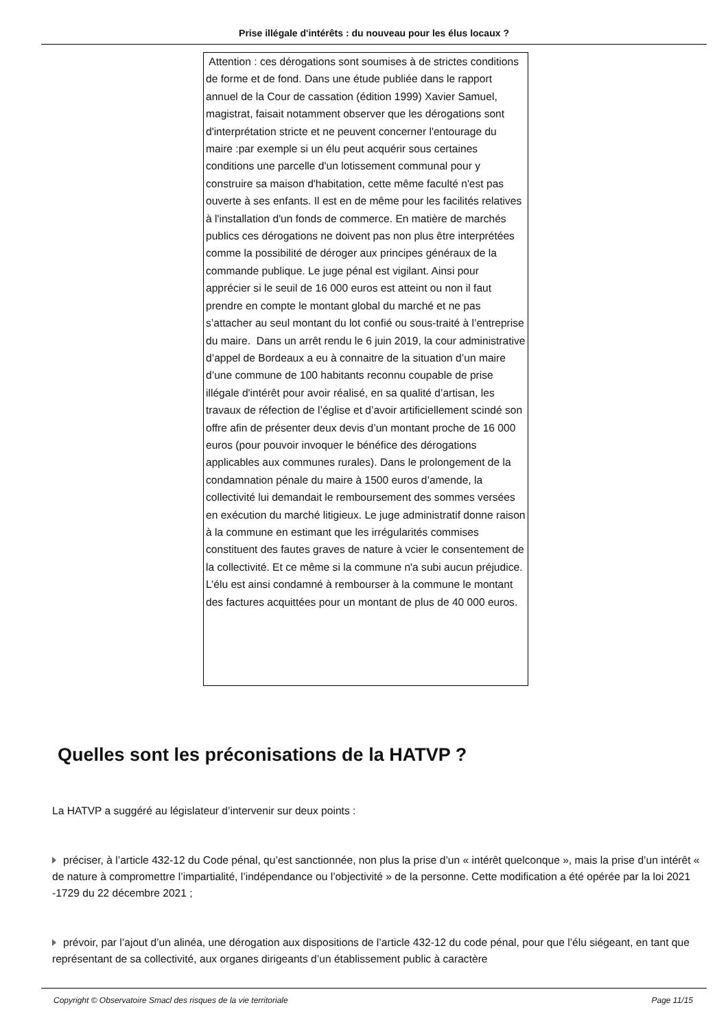Prise illégale d'intérêts : du nouveau pour les élus locaux ?
Attention : ces dérogations sont soumises à de strictes conditions de forme et de fond. Dans une étude publiée dans le rapport annuel de la Cour de cassation (édition 1999) Xavier Samuel, magistrat, faisait notamment observer que les dérogations sont d'interprétation stricte et ne peuvent concerner l'entourage du maire :par exemple si un élu peut acquérir sous certaines conditions une parcelle d'un lotissement communal pour y construire sa maison d'habitation, cette même faculté n'est pas ouverte à ses enfants. Il est en de même pour les facilités relatives à l'installation d'un fonds de commerce. En matière de marchés publics ces dérogations ne doivent pas non plus être interprétées comme la possibilité de déroger aux principes généraux de la commande publique. Le juge pénal est vigilant. Ainsi pour apprécier si le seuil de 16 000 euros est atteint ou non il faut prendre en compte le montant global du marché et ne pas s’attacher au seul montant du lot confié ou sous-traité à l’entreprise du maire. Dans un arrêt rendu le 6 juin 2019, la cour administrative d’appel de Bordeaux a eu à connaitre de la situation d’un maire d’une commune de 100 habitants reconnu coupable de prise illégale d'intérêt pour avoir réalisé, en sa qualité d’artisan, les travaux de réfection de l’église et d’avoir artificiellement scindé son offre afin de présenter deux devis d’un montant proche de 16 000 euros (pour pouvoir invoquer le bénéfice des dérogations applicables aux communes rurales). Dans le prolongement de la condamnation pénale du maire à 1500 euros d’amende, la collectivité lui demandait le remboursement des sommes versées en exécution du marché litigieux. Le juge administratif donne raison à la commune en estimant que les irrégularités commises constituent des fautes graves de nature à vcier le consentement de la collectivité. Et ce même si la commune n'a subi aucun préjudice. L’élu est ainsi condamné à rembourser à la commune le montant des factures acquittées pour un montant de plus de 40 000 euros.
Quelles sont les préconisations de la HATVP ?
La HATVP a suggéré au législateur d’intervenir sur deux points :
préciser, à l’article 432-12 du Code pénal, qu’est sanctionnée, non plus la prise d’un « intérêt quelconque », mais la prise d’un intérêt « de nature à compromettre l’impartialité, l’indépendance ou l’objectivité » de la personne. Cette modification a été opérée par la loi 2021 -1729 du 22 décembre 2021 ;
prévoir, par l’ajout d’un alinéa, une dérogation aux dispositions de l’article 432-12 du code pénal, pour que l’élu siégeant, en tant que représentant de sa collectivité, aux organes dirigeants d’un établissement public à caractère
Copyright © Observatoire Smacl des risques de la vie territoriale Page 11/15